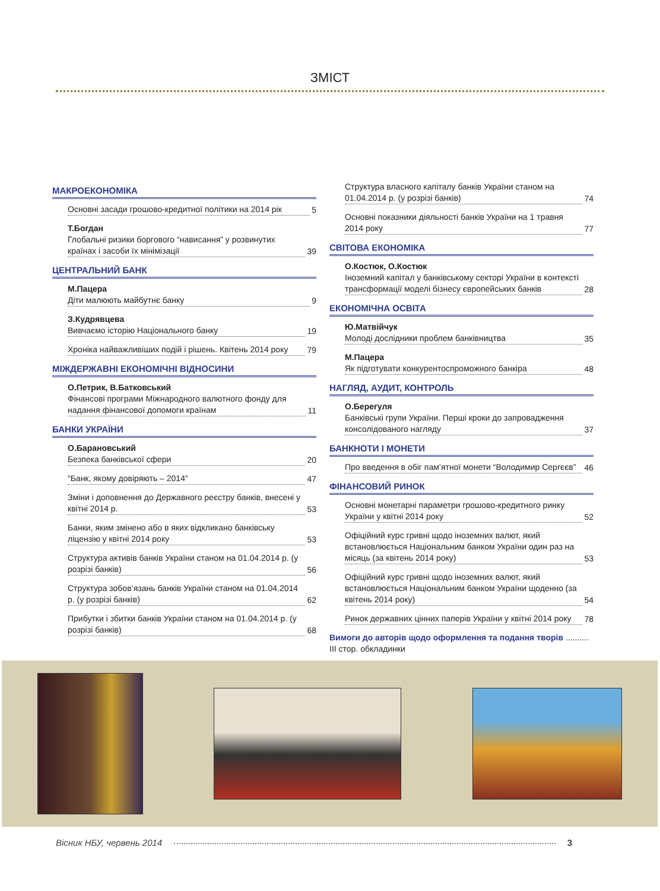ЗМІСТ
МАКРОЕКОНОМІКА
Основні засади грошово-кредитної політики на 2014 рік 5
Т.Богдан
Глобальні ризики боргового “нависання” у розвинутих країнах і засоби їх мінімізації 39
ЦЕНТРАЛЬНИЙ БАНК
М.Пацера
Діти малюють майбутнє банку 9
З.Кудрявцева
Вивчаємо історію Національного банку 19
Хроніка найважливіших подій і рішень. Квітень 2014 року 79
МІЖДЕРЖАВНІ ЕКОНОМІЧНІ ВІДНОСИНИ
О.Петрик, В.Батковський
Фінансові програми Міжнародного валютного фонду для надання фінансової допомоги країнам 11
БАНКИ УКРАЇНИ
О.Барановський
Безпека банківської сфери 20
“Банк, якому довіряють – 2014” 47
Зміни і доповнення до Державного реєстру банків, внесені у квітні 2014 р. 53
Банки, яким змінено або в яких відкликано банківську ліцензію у квітні 2014 року 53
Структура активів банків України станом на 01.04.2014 р. (у розрізі банків) 56
Структура зобов’язань банків України станом на 01.04.2014 р. (у розрізі банків) 62
Прибутки і збитки банків України станом на 01.04.2014 р. (у розрізі банків) 68
Структура власного капіталу банків України станом на 01.04.2014 р. (у розрізі банків) 74
Основні показники діяльності банків України на 1 травня 2014 року 77
СВІТОВА ЕКОНОМІКА
О.Костюк, О.Костюк
Іноземний капітал у банківському секторі України в контексті трансформації моделі бізнесу європейських банків 28
ЕКОНОМІЧНА ОСВІТА
Ю.Матвійчук
Молоді дослідники проблем банківництва 35
М.Пацера
Як підготувати конкурентоспроможного банкіра 48
НАГЛЯД, АУДИТ, КОНТРОЛЬ
О.Берегуля
Банківські групи України. Перші кроки до запровадження консолідованого нагляду 37
БАНКНОТИ І МОНЕТИ
Про введення в обіг пам’ятної монети “Володимир Сергєєв” 46
ФІНАНСОВИЙ РИНОК
Основні монетарні параметри грошово-кредитного ринку України у квітні 2014 року 52
Офіційний курс гривні щодо іноземних валют, який встановлюється Національним банком України один раз на місяць (за квітень 2014 року) 53
Офіційний курс гривні щодо іноземних валют, який встановлюється Національним банком України щоденно (за квітень 2014 року) 54
Ринок державних цінних паперів України у квітні 2014 року 78
Вимоги до авторів щодо оформлення та подання творів .......... ІІІ стор. обкладинки
Вісник НБУ, червень 2014 3